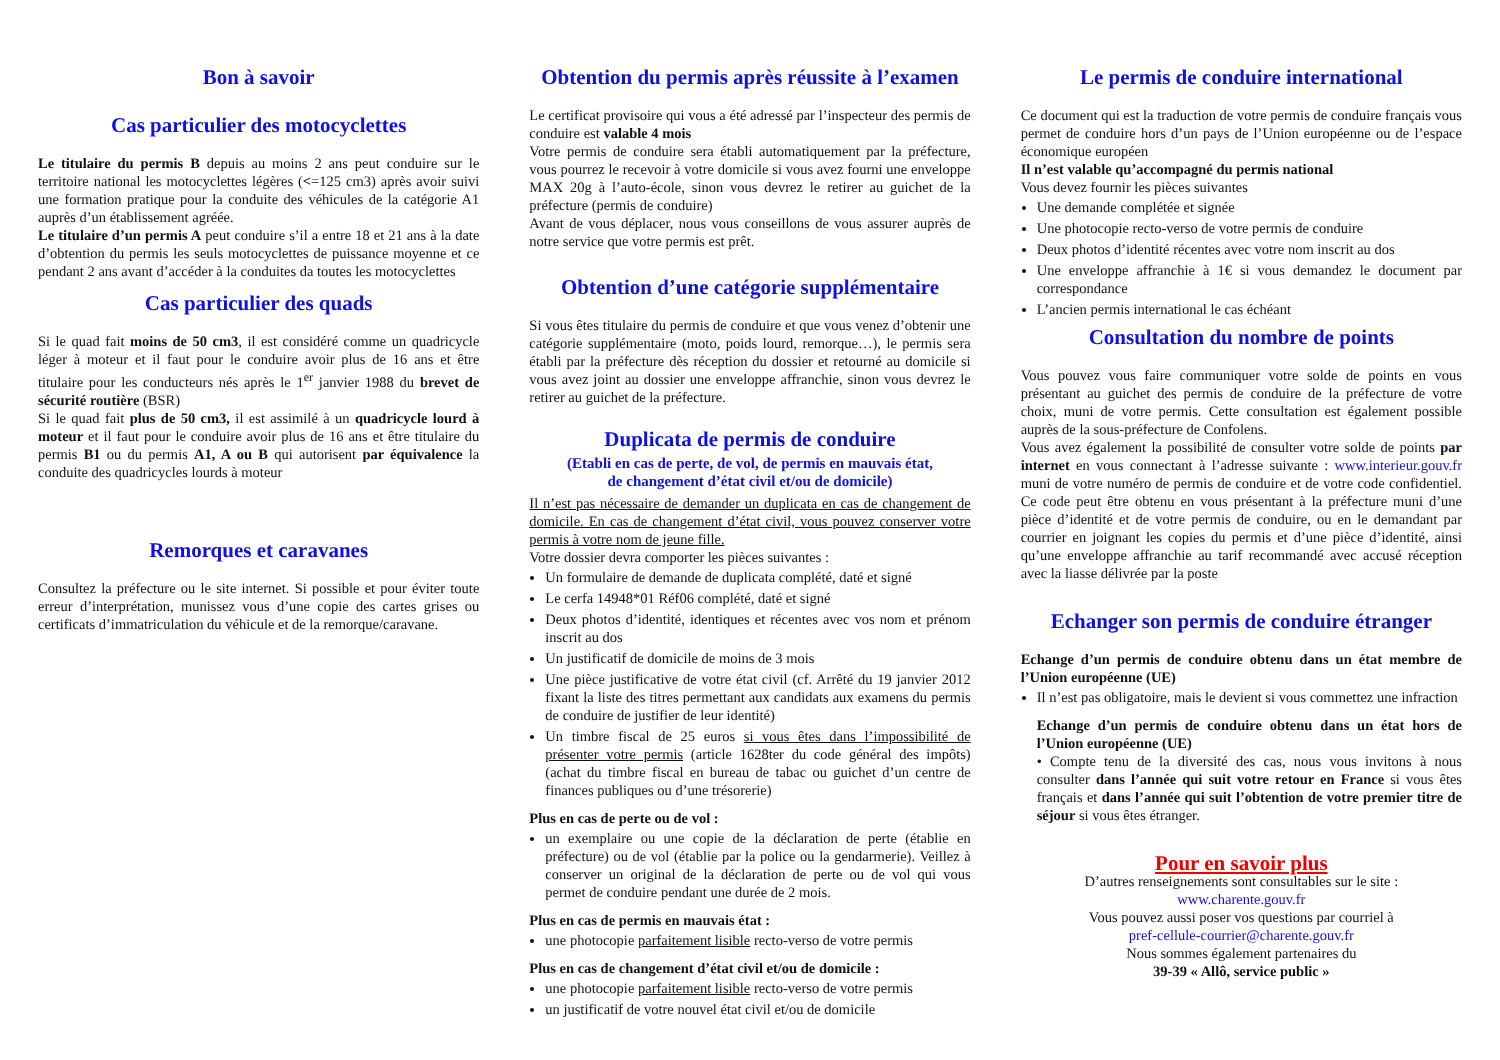Bon à savoir
Cas particulier des motocyclettes
Le titulaire du permis B depuis au moins 2 ans peut conduire sur le territoire national les motocyclettes légères (<=125 cm3) après avoir suivi une formation pratique pour la conduite des véhicules de la catégorie A1 auprès d’un établissement agréée.
Le titulaire d’un permis A peut conduire s’il a entre 18 et 21 ans à la date d’obtention du permis les seuls motocyclettes de puissance moyenne et ce pendant 2 ans avant d’accéder à la conduites da toutes les motocyclettes
Cas particulier des quads
Si le quad fait moins de 50 cm3, il est considéré comme un quadricycle léger à moteur et il faut pour le conduire avoir plus de 16 ans et être titulaire pour les conducteurs nés après le 1<sup>er</sup> janvier 1988 du brevet de sécurité routière (BSR)
Si le quad fait plus de 50 cm3, il est assimilé à un quadricycle lourd à moteur et il faut pour le conduire avoir plus de 16 ans et être titulaire du permis B1 ou du permis A1, A ou B qui autorisent par équivalence la conduite des quadricycles lourds à moteur
Remorques et caravanes
Consultez la préfecture ou le site internet. Si possible et pour éviter toute erreur d’interprétation, munissez vous d’une copie des cartes grises ou certificats d’immatriculation du véhicule et de la remorque/caravane.
Obtention du permis après réussite à l’examen
Le certificat provisoire qui vous a été adressé par l’inspecteur des permis de conduire est valable 4 mois
Votre permis de conduire sera établi automatiquement par la préfecture, vous pourrez le recevoir à votre domicile si vous avez fourni une enveloppe MAX 20g à l’auto-école, sinon vous devrez le retirer au guichet de la préfecture (permis de conduire)
Avant de vous déplacer, nous vous conseillons de vous assurer auprès de notre service que votre permis est prêt.
Obtention d’une catégorie supplémentaire
Si vous êtes titulaire du permis de conduire et que vous venez d’obtenir une catégorie supplémentaire (moto, poids lourd, remorque…), le permis sera établi par la préfecture dès réception du dossier et retourné au domicile si vous avez joint au dossier une enveloppe affranchie, sinon vous devrez le retirer au guichet de la préfecture.
Duplicata de permis de conduire
(Etabli en cas de perte, de vol, de permis en mauvais état,
de changement d’état civil et/ou de domicile)
Il n’est pas nécessaire de demander un duplicata en cas de changement de domicile. En cas de changement d’état civil, vous pouvez conserver votre permis à votre nom de jeune fille.
Votre dossier devra comporter les pièces suivantes :
Un formulaire de demande de duplicata complété, daté et signé
Le cerfa 14948*01 Réf06 complété, daté et signé
Deux photos d’identité, identiques et récentes avec vos nom et prénom inscrit au dos
Un justificatif de domicile de moins de 3 mois
Une pièce justificative de votre état civil (cf. Arrêté du 19 janvier 2012 fixant la liste des titres permettant aux candidats aux examens du permis de conduire de justifier de leur identité)
Un timbre fiscal de 25 euros si vous êtes dans l’impossibilité de présenter votre permis (article 1628ter du code général des impôts) (achat du timbre fiscal en bureau de tabac ou guichet d’un centre de finances publiques ou d’une trésorerie)
Plus en cas de perte ou de vol :
un exemplaire ou une copie de la déclaration de perte (établie en préfecture) ou de vol (établie par la police ou la gendarmerie). Veillez à conserver un original de la déclaration de perte ou de vol qui vous permet de conduire pendant une durée de 2 mois.
Plus en cas de permis en mauvais état :
une photocopie parfaitement lisible recto-verso de votre permis
Plus en cas de changement d’état civil et/ou de domicile :
une photocopie parfaitement lisible recto-verso de votre permis
un justificatif de votre nouvel état civil et/ou de domicile
Le permis de conduire international
Ce document qui est la traduction de votre permis de conduire français vous permet de conduire hors d’un pays de l’Union européenne ou de l’espace économique européen
Il n’est valable qu’accompagné du permis national
Vous devez fournir les pièces suivantes
Une demande complétée et signée
Une photocopie recto-verso de votre permis de conduire
Deux photos d’identité récentes avec votre nom inscrit au dos
Une enveloppe affranchie à 1€ si vous demandez le document par correspondance
L’ancien permis international le cas échéant
Consultation du nombre de points
Vous pouvez vous faire communiquer votre solde de points en vous présentant au guichet des permis de conduire de la préfecture de votre choix, muni de votre permis. Cette consultation est également possible auprès de la sous-préfecture de Confolens.
Vous avez également la possibilité de consulter votre solde de points par internet en vous connectant à l’adresse suivante : www.interieur.gouv.fr muni de votre numéro de permis de conduire et de votre code confidentiel. Ce code peut être obtenu en vous présentant à la préfecture muni d’une pièce d’identité et de votre permis de conduire, ou en le demandant par courrier en joignant les copies du permis et d’une pièce d’identité, ainsi qu’une enveloppe affranchie au tarif recommandé avec accusé réception avec la liasse délivrée par la poste
Echanger son permis de conduire étranger
Echange d’un permis de conduire obtenu dans un état membre de l’Union européenne (UE)
Il n’est pas obligatoire, mais le devient si vous commettez une infraction
Echange d’un permis de conduire obtenu dans un état hors de l’Union européenne (UE)
• Compte tenu de la diversité des cas, nous vous invitons à nous consulter dans l’année qui suit votre retour en France si vous êtes français et dans l’année qui suit l’obtention de votre premier titre de séjour si vous êtes étranger.
Pour en savoir plus
D’autres renseignements sont consultables sur le site :
www.charente.gouv.fr
Vous pouvez aussi poser vos questions par courriel à
pref-cellule-courrier@charente.gouv.fr
Nous sommes également partenaires du
39-39 « Allô, service public »